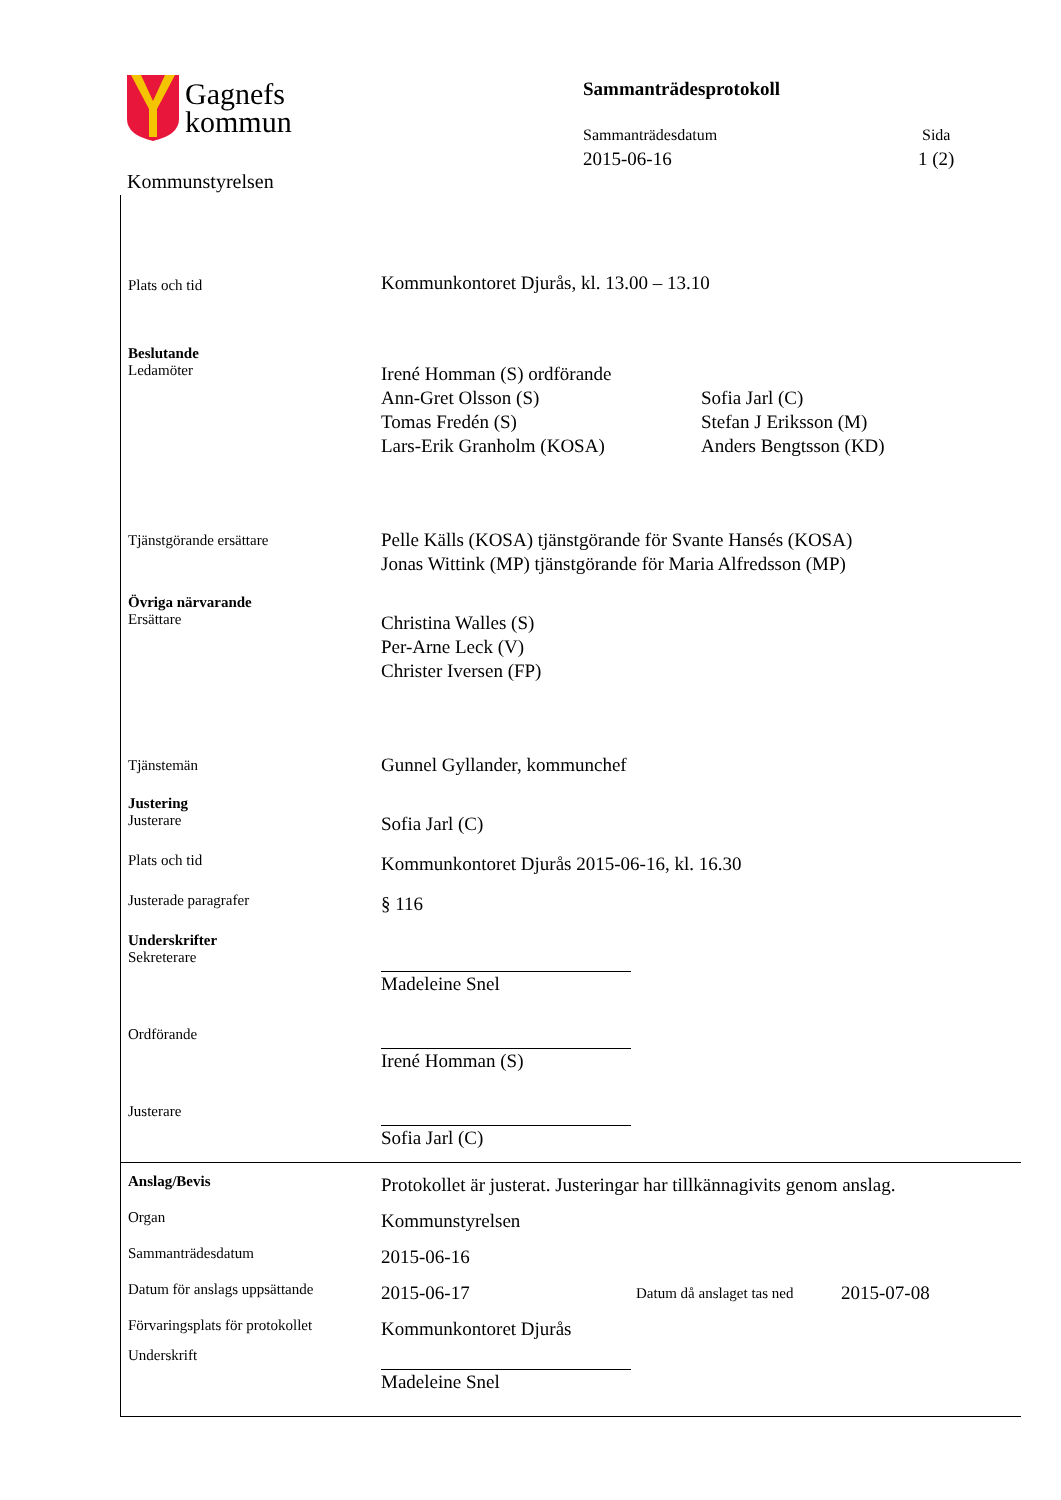Gagnefs
kommun
Kommunstyrelsen
Sammanträdesprotokoll
Sammanträdesdatum
2015-06-16
Sida
1 (2)
Plats och tid
Kommunkontoret Djurås, kl. 13.00 – 13.10
Beslutande
Ledamöter
Irené Homman (S) ordförande
Ann-Gret Olsson (S)
Tomas Fredén (S)
Lars-Erik Granholm (KOSA)
Sofia Jarl (C)
Stefan J Eriksson (M)
Anders Bengtsson (KD)
Tjänstgörande ersättare
Pelle Källs (KOSA) tjänstgörande för Svante Hansés (KOSA)
Jonas Wittink (MP) tjänstgörande för Maria Alfredsson (MP)
Övriga närvarande
Ersättare
Christina Walles (S)
Per-Arne Leck (V)
Christer Iversen (FP)
Tjänstemän
Gunnel Gyllander, kommunchef
Justering
Justerare
Sofia Jarl (C)
Plats och tid
Kommunkontoret Djurås 2015-06-16, kl. 16.30
Justerade paragrafer
§ 116
Underskrifter
Sekreterare
Madeleine Snel
Ordförande
Irené Homman (S)
Justerare
Sofia Jarl (C)
Anslag/Bevis
Protokollet är justerat. Justeringar har tillkännagivits genom anslag.
Organ
Kommunstyrelsen
Sammanträdesdatum
2015-06-16
Datum för anslags uppsättande
2015-06-17
Datum då anslaget tas ned
2015-07-08
Förvaringsplats för protokollet
Kommunkontoret Djurås
Underskrift
Madeleine Snel